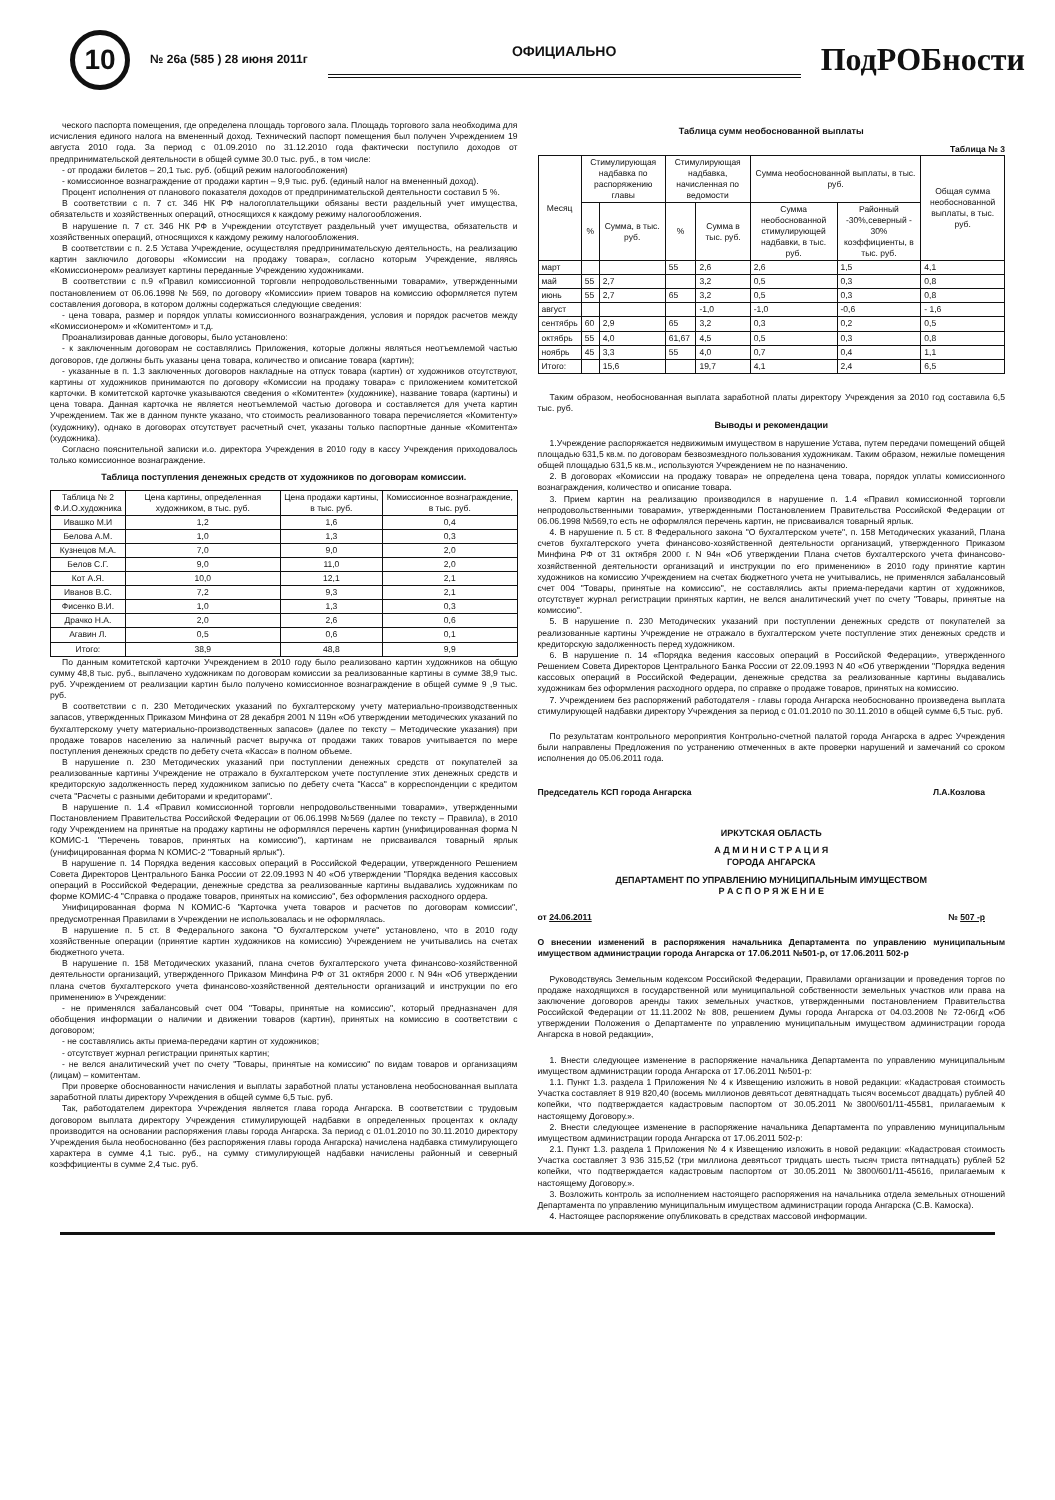10
№ 26а (585 ) 28 июня 2011г
ОФИЦИАЛЬНО
ПодРОБности
ческого паспорта помещения, где определена площадь торгового зала. Площадь торгового зала необходима для исчисления единого налога на вмененный доход. Технический паспорт помещения был получен Учреждением 19 августа 2010 года. За период с 01.09.2010 по 31.12.2010 года фактически поступило доходов от предпринимательской деятельности в общей сумме 30.0 тыс. руб., в том числе:
- от продажи билетов – 20,1 тыс. руб. (общий режим налогообложения)
- комиссионное вознаграждение от продажи картин – 9,9 тыс. руб. (единый налог на вмененный доход).
Процент исполнения от планового показателя доходов от предпринимательской деятельности составил 5 %.
В соответствии с п. 7 ст. 346 НК РФ налогоплательщики обязаны вести раздельный учет имущества, обязательств и хозяйственных операций, относящихся к каждому режиму налогообложения.
В нарушение п. 7 ст. 346 НК РФ в Учреждении отсутствует раздельный учет имущества, обязательств и хозяйственных операций, относящихся к каждому режиму налогообложения.
В соответствии с п. 2.5 Устава Учреждение, осуществляя предпринимательскую деятельность, на реализацию картин заключило договоры «Комиссии на продажу товара», согласно которым Учреждение, являясь «Комиссионером» реализует картины переданные Учреждению художниками.
В соответствии с п.9 «Правил комиссионной торговли непродовольственными товарами», утвержденными постановлением от 06.06.1998 № 569, по договору «Комиссии» прием товаров на комиссию оформляется путем составления договора, в котором должны содержаться следующие сведения:
- цена товара, размер и порядок уплаты комиссионного вознаграждения, условия и порядок расчетов между «Комиссионером» и «Комитентом» и т.д.
Проанализировав данные договоры, было установлено:
- к заключенным договорам не составлялись Приложения, которые должны являться неотъемлемой частью договоров, где должны быть указаны цена товара, количество и описание товара (картин);
- указанные в п. 1.3 заключенных договоров накладные на отпуск товара (картин) от художников отсутствуют, картины от художников принимаются по договору «Комиссии на продажу товара» с приложением комитетской карточки. В комитетской карточке указываются сведения о «Комитенте» (художнике), название товара (картины) и цена товара. Данная карточка не является неотъемлемой частью договора и составляется для учета картин Учреждением. Так же в данном пункте указано, что стоимость реализованного товара перечисляется «Комитенту» (художнику), однако в договорах отсутствует расчетный счет, указаны только паспортные данные «Комитента» (художника).
Согласно пояснительной записки и.о. директора Учреждения в 2010 году в кассу Учреждения приходовалось только комиссионное вознаграждение.
Таблица поступления денежных средств от художников по договорам комиссии.
| Таблица № 2 Ф.И.О.художника | Цена картины, определенная художником, в тыс. руб. | Цена продажи картины, в тыс. руб. | Комиссионное вознаграждение, в тыс. руб. |
| --- | --- | --- | --- |
| Ивашко М.И | 1,2 | 1,6 | 0,4 |
| Белова А.М. | 1,0 | 1,3 | 0,3 |
| Кузнецов М.А. | 7,0 | 9,0 | 2,0 |
| Белов С.Г. | 9,0 | 11,0 | 2,0 |
| Кот А.Я. | 10,0 | 12,1 | 2,1 |
| Иванов В.С. | 7,2 | 9,3 | 2,1 |
| Фисенко В.И. | 1,0 | 1,3 | 0,3 |
| Драчко Н.А. | 2,0 | 2,6 | 0,6 |
| Агавин Л. | 0,5 | 0,6 | 0,1 |
| Итого: | 38,9 | 48,8 | 9,9 |
По данным комитетской карточки Учреждением в 2010 году было реализовано картин художников на общую сумму 48,8 тыс. руб., выплачено художникам по договорам комиссии за реализованные картины в сумме 38,9 тыс. руб. Учреждением от реализации картин было получено комиссионное вознаграждение в общей сумме 9 ,9 тыс. руб.
В соответствии с п. 230 Методических указаний по бухгалтерскому учету материально-производственных запасов, утвержденных Приказом Минфина от 28 декабря 2001 N 119н «Об утверждении методических указаний по бухгалтерскому учету материально-производственных запасов» (далее по тексту – Методические указания) при продаже товаров населению за наличный расчет выручка от продажи таких товаров учитывается по мере поступления денежных средств по дебету счета «Касса» в полном объеме.
В нарушение п. 230 Методических указаний при поступлении денежных средств от покупателей за реализованные картины Учреждение не отражало в бухгалтерском учете поступление этих денежных средств и кредиторскую задолженность перед художником записью по дебету счета "Касса" в корреспонденции с кредитом счета "Расчеты с разными дебиторами и кредиторами".
В нарушение п. 1.4 «Правил комиссионной торговли непродовольственными товарами», утвержденными Постановлением Правительства Российской Федерации от 06.06.1998 №569 (далее по тексту – Правила), в 2010 году Учреждением на принятые на продажу картины не оформлялся перечень картин (унифицированная форма N КОМИС-1 "Перечень товаров, принятых на комиссию"), картинам не присваивался товарный ярлык (унифицированная форма N КОМИС-2 "Товарный ярлык").
В нарушение п. 14 Порядка ведения кассовых операций в Российской Федерации, утвержденного Решением Совета Директоров Центрального Банка России от 22.09.1993 N 40 «Об утверждении "Порядка ведения кассовых операций в Российской Федерации, денежные средства за реализованные картины выдавались художникам по форме КОМИС-4 "Справка о продаже товаров, принятых на комиссию", без оформления расходного ордера.
Унифицированная форма N КОМИС-6 "Карточка учета товаров и расчетов по договорам комиссии", предусмотренная Правилами в Учреждении не использовалась и не оформлялась.
В нарушение п. 5 ст. 8 Федерального закона "О бухгалтерском учете" установлено, что в 2010 году хозяйственные операции (принятие картин художников на комиссию) Учреждением не учитывались на счетах бюджетного учета.
В нарушение п. 158 Методических указаний, плана счетов бухгалтерского учета финансово-хозяйственной деятельности организаций, утвержденного Приказом Минфина РФ от 31 октября 2000 г. N 94н «Об утверждении плана счетов бухгалтерского учета финансово-хозяйственной деятельности организаций и инструкции по его применению» в Учреждении:
- не применялся забалансовый счет 004 "Товары, принятые на комиссию", который предназначен для обобщения информации о наличии и движении товаров (картин), принятых на комиссию в соответствии с договором;
- не составлялись акты приема-передачи картин от художников;
- отсутствует журнал регистрации принятых картин;
- не велся аналитический учет по счету "Товары, принятые на комиссию" по видам товаров и организациям (лицам) – комитентам.
При проверке обоснованности начисления и выплаты заработной платы установлена необоснованная выплата заработной платы директору Учреждения в общей сумме 6,5 тыс. руб.
Так, работодателем директора Учреждения является глава города Ангарска. В соответствии с трудовым договором выплата директору Учреждения стимулирующей надбавки в определенных процентах к окладу производится на основании распоряжения главы города Ангарска. За период с 01.01.2010 по 30.11.2010 директору Учреждения была необоснованно (без распоряжения главы города Ангарска) начислена надбавка стимулирующего характера в сумме 4,1 тыс. руб., на сумму стимулирующей надбавки начислены районный и северный коэффициенты в сумме 2,4 тыс. руб.
Таблица сумм необоснованной выплаты
Таблица № 3
| Месяц | Стимулирующая надбавка по распоряжению главы | | Стимулирующая надбавка, начисленная по ведомости | | Сумма необоснованной выплаты, в тыс. руб. | | Общая сумма необоснованной выплаты, в тыс. руб. |
| --- | --- | --- | --- | --- | --- | --- | --- |
| | % | Сумма, в тыс. руб. | % | Сумма в тыс. руб. | Сумма необоснованной стимулирующей надбавки, в тыс. руб. | Районный -30%,северный - 30% коэффициенты, в тыс. руб. | |
| март | | | 55 | 2,6 | 2,6 | 1,5 | 4,1 |
| май | 55 | 2,7 | | 3,2 | 0,5 | 0,3 | 0,8 |
| июнь | 55 | 2,7 | 65 | 3,2 | 0,5 | 0,3 | 0,8 |
| август | | | | -1,0 | -1,0 | -0,6 | - 1,6 |
| сентябрь | 60 | 2,9 | 65 | 3,2 | 0,3 | 0,2 | 0,5 |
| октябрь | 55 | 4,0 | 61,67 | 4,5 | 0,5 | 0,3 | 0,8 |
| ноябрь | 45 | 3,3 | 55 | 4,0 | 0,7 | 0,4 | 1,1 |
| Итого: | | 15,6 | | 19,7 | 4,1 | 2,4 | 6,5 |
Таким образом, необоснованная выплата заработной платы директору Учреждения за 2010 год составила 6,5 тыс. руб.
Выводы и рекомендации
1.Учреждение распоряжается недвижимым имуществом в нарушение Устава, путем передачи помещений общей площадью 631,5 кв.м. по договорам безвозмездного пользования художникам. Таким образом, нежилые помещения общей площадью 631,5 кв.м., используются Учреждением не по назначению.
2. В договорах «Комиссии на продажу товара» не определена цена товара, порядок уплаты комиссионного вознаграждения, количество и описание товара.
3. Прием картин на реализацию производился в нарушение п. 1.4 «Правил комиссионной торговли непродовольственными товарами», утвержденными Постановлением Правительства Российской Федерации от 06.06.1998 №569,то есть не оформлялся перечень картин, не присваивался товарный ярлык.
4. В нарушение п. 5 ст. 8 Федерального закона "О бухгалтерском учете", п. 158 Методических указаний, Плана счетов бухгалтерского учета финансово-хозяйственной деятельности организаций, утвержденного Приказом Минфина РФ от 31 октября 2000 г. N 94н «Об утверждении Плана счетов бухгалтерского учета финансово-хозяйственной деятельности организаций и инструкции по его применению» в 2010 году принятие картин художников на комиссию Учреждением на счетах бюджетного учета не учитывались, не применялся забалансовый счет 004 "Товары, принятые на комиссию", не составлялись акты приема-передачи картин от художников, отсутствует журнал регистрации принятых картин, не велся аналитический учет по счету "Товары, принятые на комиссию".
5. В нарушение п. 230 Методических указаний при поступлении денежных средств от покупателей за реализованные картины Учреждение не отражало в бухгалтерском учете поступление этих денежных средств и кредиторскую задолженность перед художником.
6. В нарушение п. 14 «Порядка ведения кассовых операций в Российской Федерации», утвержденного Решением Совета Директоров Центрального Банка России от 22.09.1993 N 40 «Об утверждении "Порядка ведения кассовых операций в Российской Федерации, денежные средства за реализованные картины выдавались художникам без оформления расходного ордера, по справке о продаже товаров, принятых на комиссию.
7. Учреждением без распоряжений работодателя - главы города Ангарска необоснованно произведена выплата стимулирующей надбавки директору Учреждения за период с 01.01.2010 по 30.11.2010 в общей сумме 6,5 тыс. руб.
По результатам контрольного мероприятия Контрольно-счетной палатой города Ангарска в адрес Учреждения были направлены Предложения по устранению отмеченных в акте проверки нарушений и замечаний со сроком исполнения до 05.06.2011 года.
Председатель КСП города Ангарска Л.А.Козлова
ИРКУТСКАЯ ОБЛАСТЬ
А Д М И Н И С Т Р А Ц И Я
ГОРОДА АНГАРСКА
ДЕПАРТАМЕНТ ПО УПРАВЛЕНИЮ МУНИЦИПАЛЬНЫМ ИМУЩЕСТВОМ
Р А С П О Р Я Ж Е Н И Е
от 24.06.2011 № 507 -р
О внесении изменений в распоряжения начальника Департамента по управлению муниципальным имуществом администрации города Ангарска от 17.06.2011 №501-р, от 17.06.2011 502-р
Руководствуясь Земельным кодексом Российской Федерации, Правилами организации и проведения торгов по продаже находящихся в государственной или муниципальной собственности земельных участков или права на заключение договоров аренды таких земельных участков, утвержденными постановлением Правительства Российской Федерации от 11.11.2002 № 808, решением Думы города Ангарска от 04.03.2008 № 72-06гД «Об утверждении Положения о Департаменте по управлению муниципальным имуществом администрации города Ангарска в новой редакции»,
1. Внести следующее изменение в распоряжение начальника Департамента по управлению муниципальным имуществом администрации города Ангарска от 17.06.2011 №501-р:
1.1. Пункт 1.3. раздела 1 Приложения № 4 к Извещению изложить в новой редакции: «Кадастровая стоимость Участка составляет 8 919 820,40 (восемь миллионов девятьсот девятнадцать тысяч восемьсот двадцать) рублей 40 копейки, что подтверждается кадастровым паспортом от 30.05.2011 №3800/601/11-45581, прилагаемым к настоящему Договору.».
2. Внести следующее изменение в распоряжение начальника Департамента по управлению муниципальным имуществом администрации города Ангарска от 17.06.2011 502-р:
2.1. Пункт 1.3. раздела 1 Приложения № 4 к Извещению изложить в новой редакции: «Кадастровая стоимость Участка составляет 3 936 315,52 (три миллиона девятьсот тридцать шесть тысяч триста пятнадцать) рублей 52 копейки, что подтверждается кадастровым паспортом от 30.05.2011 №3800/601/11-45616, прилагаемым к настоящему Договору.».
3. Возложить контроль за исполнением настоящего распоряжения на начальника отдела земельных отношений Департамента по управлению муниципальным имуществом администрации города Ангарска (С.В. Камоска).
4. Настоящее распоряжение опубликовать в средствах массовой информации.